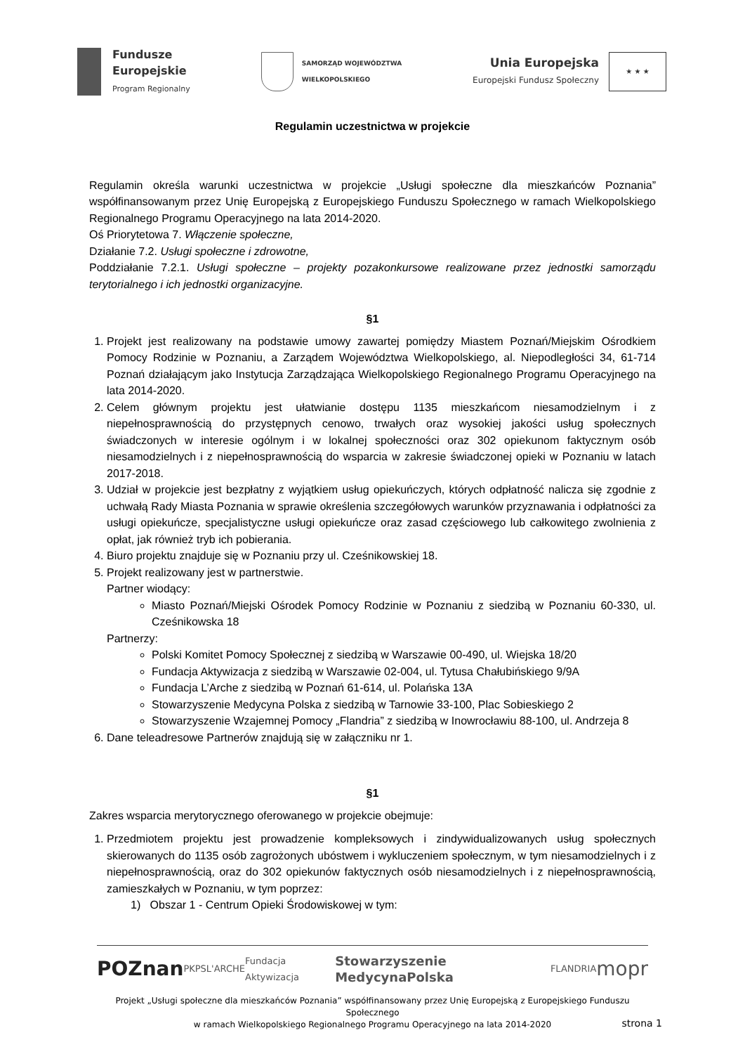Fundusze
Europejskie
Program Regionalny
SAMORZĄD WOJEWÓDZTWA
WIELKOPOLSKIEGO
Unia Europejska
Europejski Fundusz Społeczny
★ ★ ★
Regulamin uczestnictwa w projekcie
Regulamin określa warunki uczestnictwa w projekcie „Usługi społeczne dla mieszkańców Poznania” współfinansowanym przez Unię Europejską z Europejskiego Funduszu Społecznego w ramach Wielkopolskiego Regionalnego Programu Operacyjnego na lata 2014-2020.
Oś Priorytetowa 7. Włączenie społeczne,
Działanie 7.2. Usługi społeczne i zdrowotne,
Poddziałanie 7.2.1. Usługi społeczne – projekty pozakonkursowe realizowane przez jednostki samorządu terytorialnego i ich jednostki organizacyjne.
§1
1. Projekt jest realizowany na podstawie umowy zawartej pomiędzy Miastem Poznań/Miejskim Ośrodkiem Pomocy Rodzinie w Poznaniu, a Zarządem Województwa Wielkopolskiego, al. Niepodległości 34, 61-714 Poznań działającym jako Instytucja Zarządzająca Wielkopolskiego Regionalnego Programu Operacyjnego na lata 2014-2020.
2. Celem głównym projektu jest ułatwianie dostępu 1135 mieszkańcom niesamodzielnym i z niepełnosprawnością do przystępnych cenowo, trwałych oraz wysokiej jakości usług społecznych świadczonych w interesie ogólnym i w lokalnej społeczności oraz 302 opiekunom faktycznym osób niesamodzielnych i z niepełnosprawnością do wsparcia w zakresie świadczonej opieki w Poznaniu w latach 2017-2018.
3. Udział w projekcie jest bezpłatny z wyjątkiem usług opiekuńczych, których odpłatność nalicza się zgodnie z uchwałą Rady Miasta Poznania w sprawie określenia szczegółowych warunków przyznawania i odpłatności za usługi opiekuńcze, specjalistyczne usługi opiekuńcze oraz zasad częściowego lub całkowitego zwolnienia z opłat, jak również tryb ich pobierania.
4. Biuro projektu znajduje się w Poznaniu przy ul. Cześnikowskiej 18.
5. Projekt realizowany jest w partnerstwie.
Partner wiodący:
Miasto Poznań/Miejski Ośrodek Pomocy Rodzinie w Poznaniu z siedzibą w Poznaniu 60-330, ul. Cześnikowska 18
Partnerzy:
Polski Komitet Pomocy Społecznej z siedzibą w Warszawie 00-490, ul. Wiejska 18/20
Fundacja Aktywizacja z siedzibą w Warszawie 02-004, ul. Tytusa Chałubińskiego 9/9A
Fundacja L’Arche z siedzibą w Poznań 61-614, ul. Polańska 13A
Stowarzyszenie Medycyna Polska z siedzibą w Tarnowie 33-100, Plac Sobieskiego 2
Stowarzyszenie Wzajemnej Pomocy „Flandria” z siedzibą w Inowrocławiu 88-100, ul. Andrzeja 8
6. Dane teleadresowe Partnerów znajdują się w załączniku nr 1.
§1
Zakres wsparcia merytorycznego oferowanego w projekcie obejmuje:
1. Przedmiotem projektu jest prowadzenie kompleksowych i zindywidualizowanych usług społecznych skierowanych do 1135 osób zagrożonych ubóstwem i wykluczeniem społecznym, w tym niesamodzielnych i z niepełnosprawnością, oraz do 302 opiekunów faktycznych osób niesamodzielnych i z niepełnosprawnością, zamieszkałych w Poznaniu, w tym poprzez:
1) Obszar 1 - Centrum Opieki Środowiskowej w tym:
POZnan PKPS L'ARCHE Fundacja Aktywizacja Stowarzyszenie MedycynaPolska FLANDRIA mopr
Projekt „Usługi społeczne dla mieszkańców Poznania” współfinansowany przez Unię Europejską z Europejskiego Funduszu Społecznego
w ramach Wielkopolskiego Regionalnego Programu Operacyjnego na lata 2014-2020
strona 1